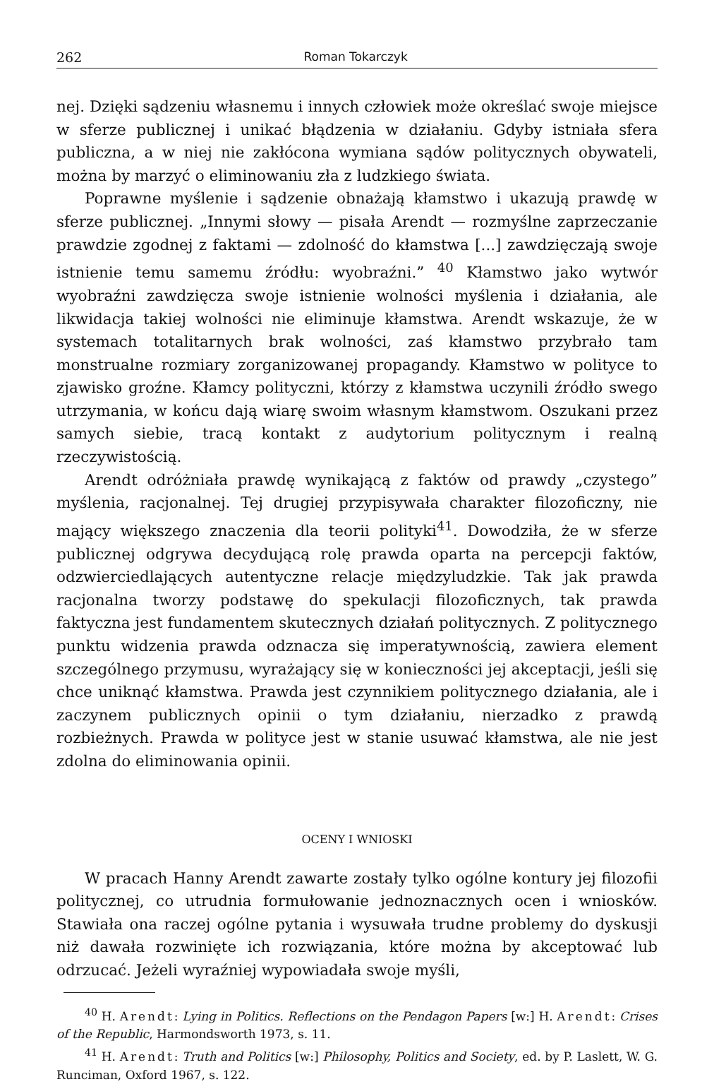262 Roman Tokarczyk
nej. Dzięki sądzeniu własnemu i innych człowiek może określać swoje miejsce w sferze publicznej i unikać błądzenia w działaniu. Gdyby istniała sfera publiczna, a w niej nie zakłócona wymiana sądów politycznych obywateli, można by marzyć o eliminowaniu zła z ludzkiego świata.
Poprawne myślenie i sądzenie obnażają kłamstwo i ukazują prawdę w sferze publicznej. „Innymi słowy — pisała Arendt — rozmyślne zaprzeczanie prawdzie zgodnej z faktami — zdolność do kłamstwa [...] zawdzięczają swoje istnienie temu samemu źródłu: wyobraźni.” <sup>40</sup> Kłamstwo jako wytwór wyobraźni zawdzięcza swoje istnienie wolności myślenia i działania, ale likwidacja takiej wolności nie eliminuje kłamstwa. Arendt wskazuje, że w systemach totalitarnych brak wolności, zaś kłamstwo przybrało tam monstrualne rozmiary zorganizowanej propagandy. Kłamstwo w polityce to zjawisko groźne. Kłamcy polityczni, którzy z kłamstwa uczynili źródło swego utrzymania, w końcu dają wiarę swoim własnym kłamstwom. Oszukani przez samych siebie, tracą kontakt z audytorium politycznym i realną rzeczywistością.
Arendt odróżniała prawdę wynikającą z faktów od prawdy „czystego” myślenia, racjonalnej. Tej drugiej przypisywała charakter filozoficzny, nie mający większego znaczenia dla teorii polityki<sup>41</sup>. Dowodziła, że w sferze publicznej odgrywa decydującą rolę prawda oparta na percepcji faktów, odzwierciedlających autentyczne relacje międzyludzkie. Tak jak prawda racjonalna tworzy podstawę do spekulacji filozoficznych, tak prawda faktyczna jest fundamentem skutecznych działań politycznych. Z politycznego punktu widzenia prawda odznacza się imperatywnością, zawiera element szczególnego przymusu, wyrażający się w konieczności jej akceptacji, jeśli się chce uniknąć kłamstwa. Prawda jest czynnikiem politycznego działania, ale i zaczynem publicznych opinii o tym działaniu, nierzadko z prawdą rozbieżnych. Prawda w polityce jest w stanie usuwać kłamstwa, ale nie jest zdolna do eliminowania opinii.
OCENY I WNIOSKI
W pracach Hanny Arendt zawarte zostały tylko ogólne kontury jej filozofii politycznej, co utrudnia formułowanie jednoznacznych ocen i wniosków. Stawiała ona raczej ogólne pytania i wysuwała trudne problemy do dyskusji niż dawała rozwinięte ich rozwiązania, które można by akceptować lub odrzucać. Jeżeli wyraźniej wypowiadała swoje myśli,
<sup>40</sup> H. Arendt: Lying in Politics. Reflections on the Pendagon Papers [w:] H. Arendt: Crises of the Republic, Harmondsworth 1973, s. 11.
<sup>41</sup> H. Arendt: Truth and Politics [w:] Philosophy, Politics and Society, ed. by P. Laslett, W. G. Runciman, Oxford 1967, s. 122.